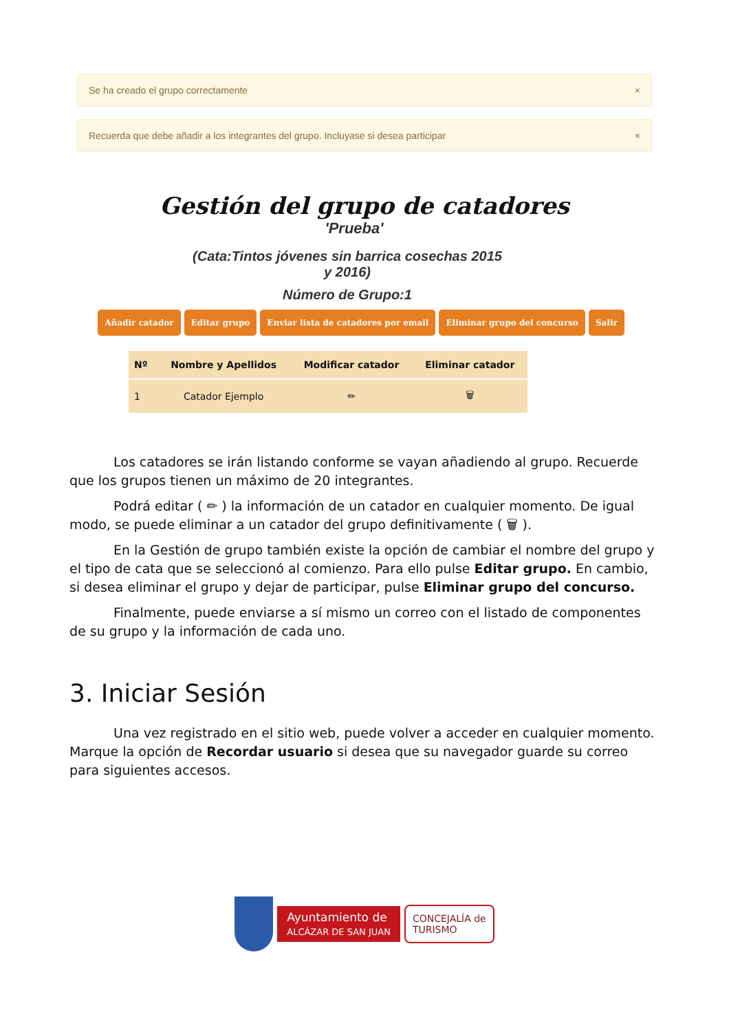Se ha creado el grupo correctamente ×
Recuerda que debe añadir a los integrantes del grupo. Incluyase si desea participar ×
Gestión del grupo de catadores
'Prueba'
(Cata:Tintos jóvenes sin barrica cosechas 2015
y 2016)
Número de Grupo:1
Añadir catador Editar grupo Enviar lista de catadores por email Eliminar grupo del concurso Salir
| Nº | Nombre y Apellidos | Modificar catador | Eliminar catador |
| --- | --- | --- | --- |
| 1 | Catador Ejemplo | ✏ | 🗑 |
Los catadores se irán listando conforme se vayan añadiendo al grupo. Recuerde que los grupos tienen un máximo de 20 integrantes.
Podrá editar ( ✏ ) la información de un catador en cualquier momento. De igual modo, se puede eliminar a un catador del grupo definitivamente ( 🗑 ).
En la Gestión de grupo también existe la opción de cambiar el nombre del grupo y el tipo de cata que se seleccionó al comienzo. Para ello pulse Editar grupo. En cambio, si desea eliminar el grupo y dejar de participar, pulse Eliminar grupo del concurso.
Finalmente, puede enviarse a sí mismo un correo con el listado de componentes de su grupo y la información de cada uno.
3. Iniciar Sesión
Una vez registrado en el sitio web, puede volver a acceder en cualquier momento. Marque la opción de Recordar usuario si desea que su navegador guarde su correo para siguientes accesos.
Ayuntamiento de
ALCÁZAR DE SAN JUAN
CONCEJALÍA de
TURISMO